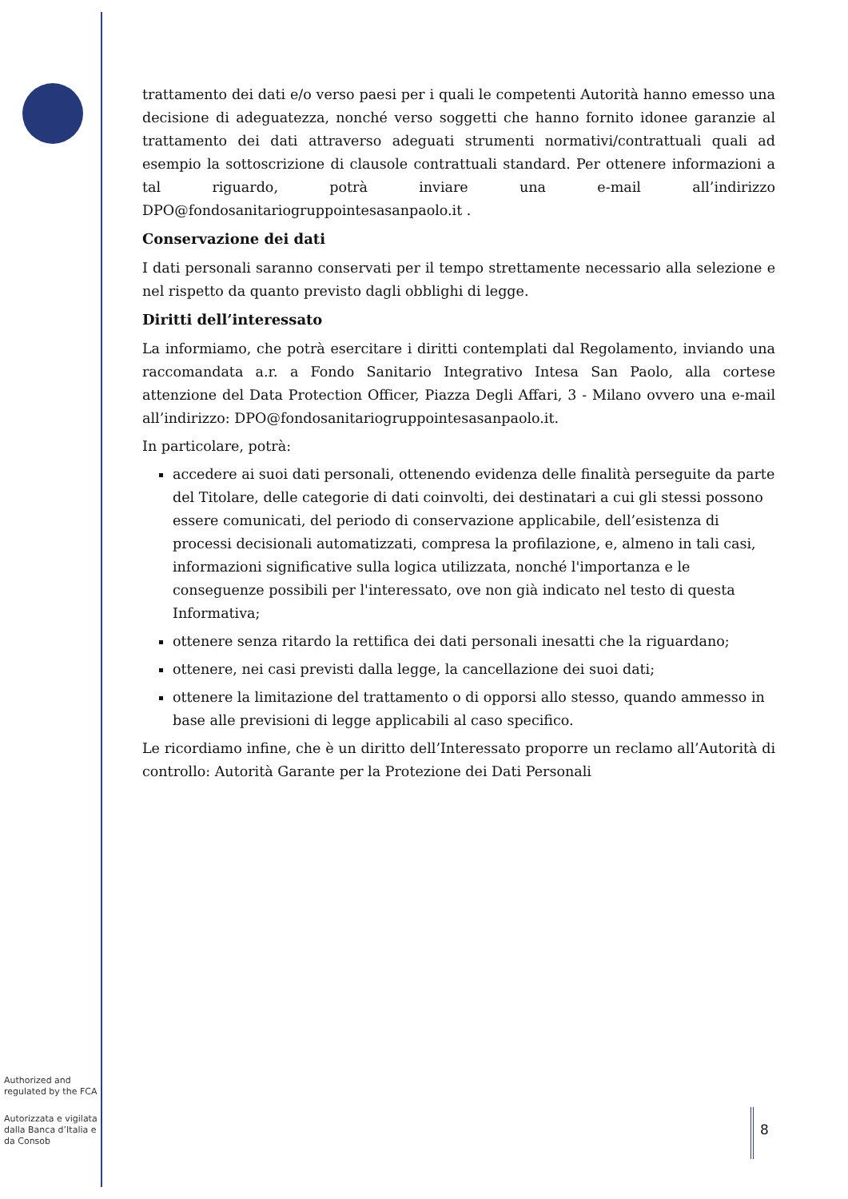trattamento dei dati e/o verso paesi per i quali le competenti Autorità hanno emesso una decisione di adeguatezza, nonché verso soggetti che hanno fornito idonee garanzie al trattamento dei dati attraverso adeguati strumenti normativi/contrattuali quali ad esempio la sottoscrizione di clausole contrattuali standard. Per ottenere informazioni a tal riguardo, potrà inviare una e-mail all’indirizzo DPO@fondosanitariogruppointesasanpaolo.it .
Conservazione dei dati
I dati personali saranno conservati per il tempo strettamente necessario alla selezione e nel rispetto da quanto previsto dagli obblighi di legge.
Diritti dell’interessato
La informiamo, che potrà esercitare i diritti contemplati dal Regolamento, inviando una raccomandata a.r. a Fondo Sanitario Integrativo Intesa San Paolo, alla cortese attenzione del Data Protection Officer, Piazza Degli Affari, 3 - Milano ovvero una e-mail all’indirizzo: DPO@fondosanitariogruppointesasanpaolo.it.
In particolare, potrà:
accedere ai suoi dati personali, ottenendo evidenza delle finalità perseguite da parte del Titolare, delle categorie di dati coinvolti, dei destinatari a cui gli stessi possono essere comunicati, del periodo di conservazione applicabile, dell’esistenza di processi decisionali automatizzati, compresa la profilazione, e, almeno in tali casi, informazioni significative sulla logica utilizzata, nonché l'importanza e le conseguenze possibili per l'interessato, ove non già indicato nel testo di questa Informativa;
ottenere senza ritardo la rettifica dei dati personali inesatti che la riguardano;
ottenere, nei casi previsti dalla legge, la cancellazione dei suoi dati;
ottenere la limitazione del trattamento o di opporsi allo stesso, quando ammesso in base alle previsioni di legge applicabili al caso specifico.
Le ricordiamo infine, che è un diritto dell’Interessato proporre un reclamo all’Autorità di controllo: Autorità Garante per la Protezione dei Dati Personali
Authorized and regulated by the FCA
Autorizzata e vigilata dalla Banca d’Italia e da Consob
8